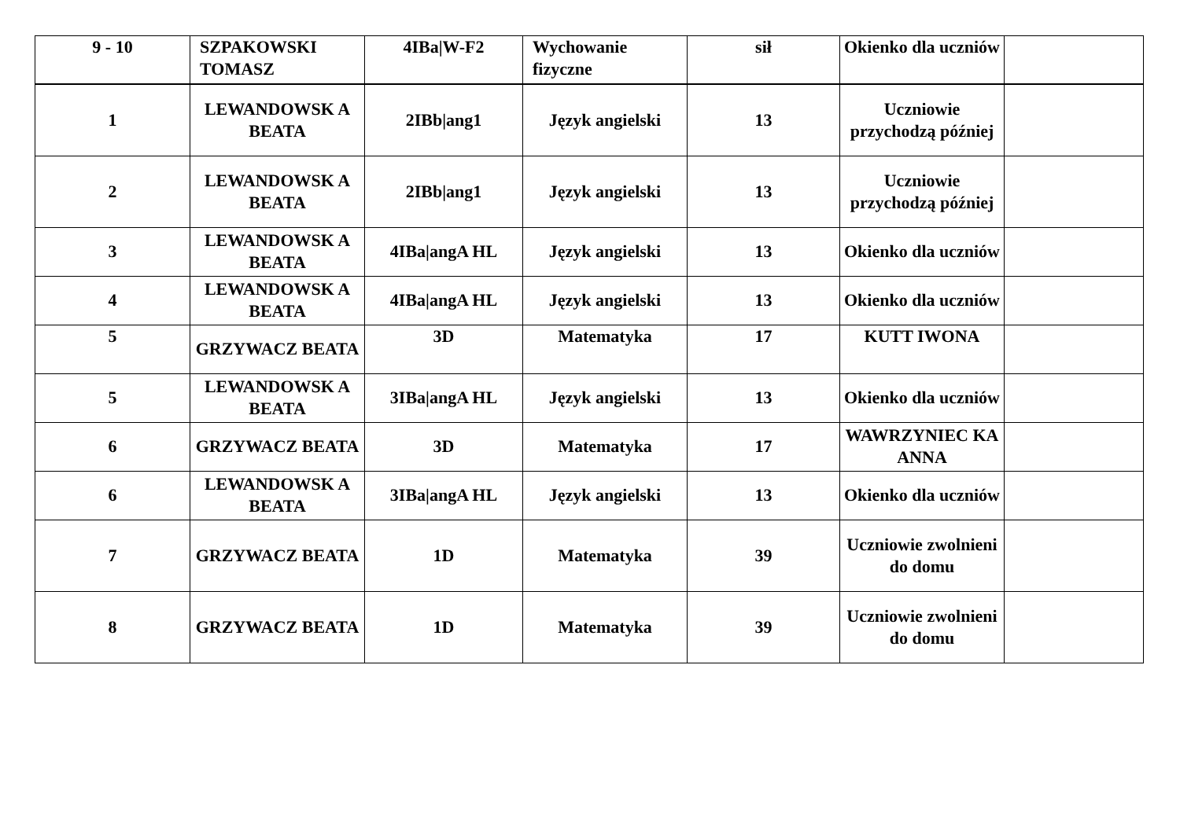| 9 - 10 | SZPAKOWSKI TOMASZ | 4IBa/W-F2 | Wychowanie fizyczne | sił | Okienko dla uczniów | |
| 1 | LEWANDOWSK A BEATA | 2IBb/ang1 | Język angielski | 13 | Uczniowie przychodzą później | |
| 2 | LEWANDOWSK A BEATA | 2IBb/ang1 | Język angielski | 13 | Uczniowie przychodzą później | |
| 3 | LEWANDOWSK A BEATA | 4IBa/angA HL | Język angielski | 13 | Okienko dla uczniów | |
| 4 | LEWANDOWSK A BEATA | 4IBa/angA HL | Język angielski | 13 | Okienko dla uczniów | |
| 5 | GRZYWACZ BEATA | 3D | Matematyka | 17 | KUTT IWONA | |
| 5 | LEWANDOWSK A BEATA | 3IBa/angA HL | Język angielski | 13 | Okienko dla uczniów | |
| 6 | GRZYWACZ BEATA | 3D | Matematyka | 17 | WAWRZYNIEC KA ANNA | |
| 6 | LEWANDOWSK A BEATA | 3IBa/angA HL | Język angielski | 13 | Okienko dla uczniów | |
| 7 | GRZYWACZ BEATA | 1D | Matematyka | 39 | Uczniowie zwolnieni do domu | |
| 8 | GRZYWACZ BEATA | 1D | Matematyka | 39 | Uczniowie zwolnieni do domu | |